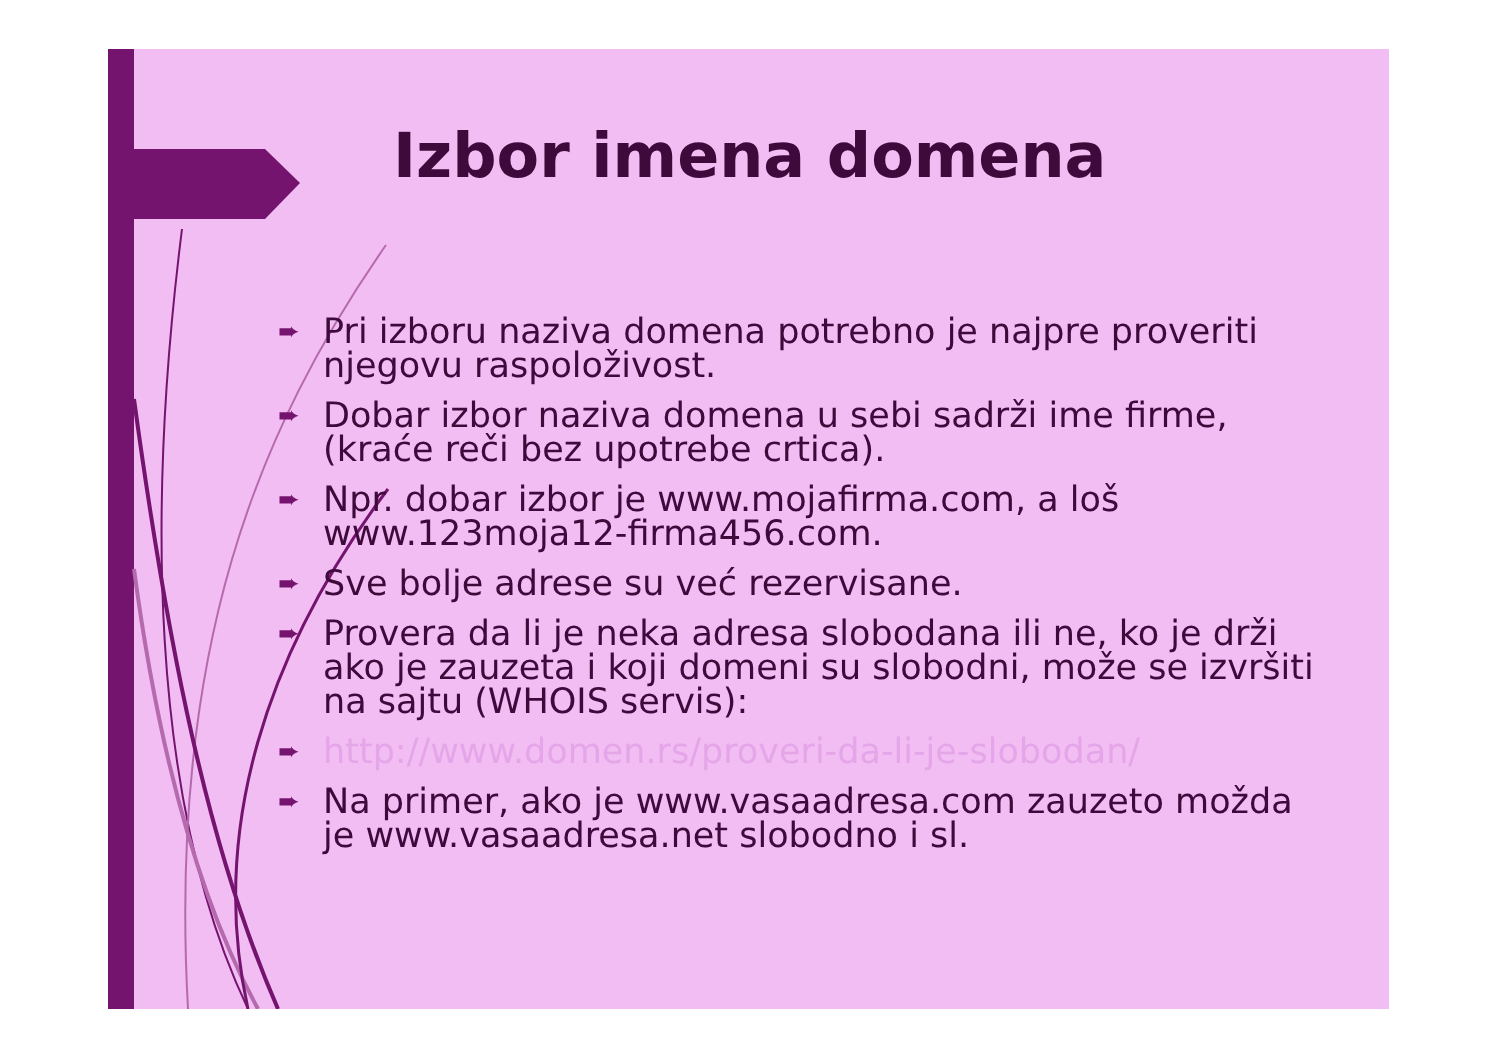Izbor imena domena
➨ Pri izboru naziva domena potrebno je najpre proveriti njegovu raspoloživost.
➨ Dobar izbor naziva domena u sebi sadrži ime firme, (kraće reči bez upotrebe crtica).
➨ Npr. dobar izbor je www.mojafirma.com, a loš www.123moja12-firma456.com.
➨ Sve bolje adrese su već rezervisane.
➨ Provera da li je neka adresa slobodana ili ne, ko je drži ako je zauzeta i koji domeni su slobodni, može se izvršiti na sajtu (WHOIS servis):
➨ http://www.domen.rs/proveri-da-li-je-slobodan/
➨ Na primer, ako je www.vasaadresa.com zauzeto možda je www.vasaadresa.net slobodno i sl.